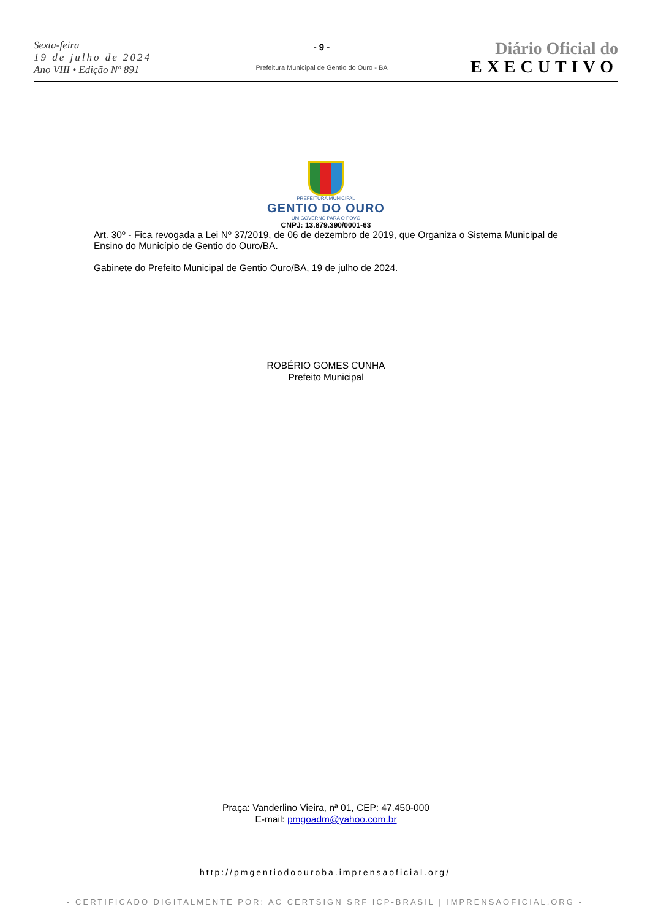Sexta-feira
19 de julho de 2024
Ano VIII • Edição Nº 891
- 9 -
Prefeitura Municipal de Gentio do Ouro - BA
Diário Oficial do
EXECUTIVO
PREFEITURA MUNICIPAL
GENTIO DO OURO
UM GOVERNO PARA O POVO
CNPJ: 13.879.390/0001-63
Art. 30º - Fica revogada a Lei Nº 37/2019, de 06 de dezembro de 2019, que Organiza o Sistema Municipal de Ensino do Município de Gentio do Ouro/BA.
Gabinete do Prefeito Municipal de Gentio Ouro/BA, 19 de julho de 2024.
ROBÉRIO GOMES CUNHA
Prefeito Municipal
Praça: Vanderlino Vieira, nª 01, CEP: 47.450-000
E-mail: pmgoadm@yahoo.com.br
http://pmgentiodoouroba.imprensaoficial.org/
- CERTIFICADO DIGITALMENTE POR: AC CERTSIGN SRF ICP-BRASIL | IMPRENSAOFICIAL.ORG -